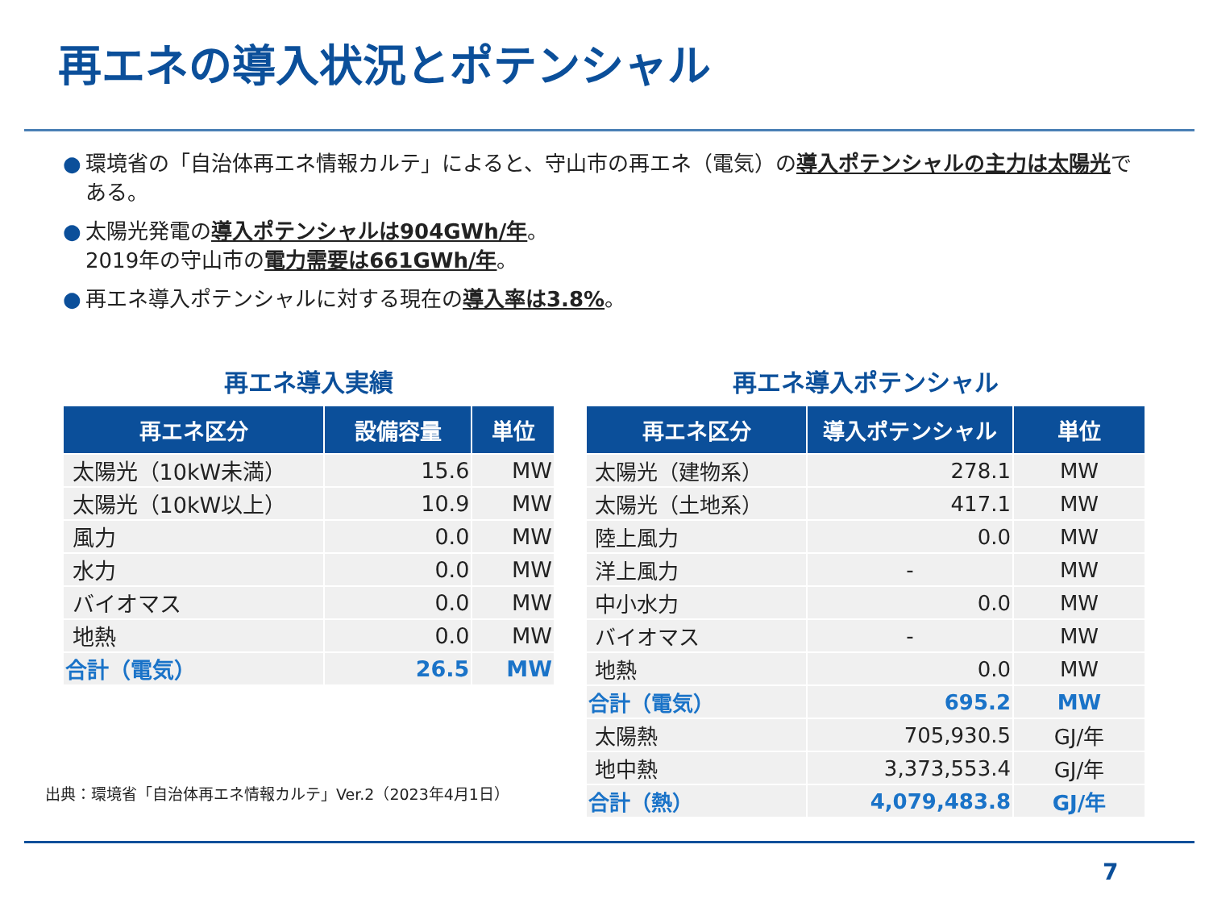再エネの導入状況とポテンシャル
● 環境省の「自治体再エネ情報カルテ」によると、守山市の再エネ（電気）の導入ポテンシャルの主力は太陽光である。
● 太陽光発電の導入ポテンシャルは904GWh/年。
2019年の守山市の電力需要は661GWh/年。
● 再エネ導入ポテンシャルに対する現在の導入率は3.8%。
再エネ導入実績
| 再エネ区分 | 設備容量 | 単位 |
| --- | --- | --- |
| 太陽光（10kW未満） | 15.6 | MW |
| 太陽光（10kW以上） | 10.9 | MW |
| 風力 | 0.0 | MW |
| 水力 | 0.0 | MW |
| バイオマス | 0.0 | MW |
| 地熱 | 0.0 | MW |
| 合計（電気） | 26.5 | MW |
再エネ導入ポテンシャル
| 再エネ区分 | 導入ポテンシャル | 単位 |
| --- | --- | --- |
| 太陽光（建物系） | 278.1 | MW |
| 太陽光（土地系） | 417.1 | MW |
| 陸上風力 | 0.0 | MW |
| 洋上風力 | - | MW |
| 中小水力 | 0.0 | MW |
| バイオマス | - | MW |
| 地熱 | 0.0 | MW |
| 合計（電気） | 695.2 | MW |
| 太陽熱 | 705,930.5 | GJ/年 |
| 地中熱 | 3,373,553.4 | GJ/年 |
| 合計（熱） | 4,079,483.8 | GJ/年 |
出典：環境省「自治体再エネ情報カルテ」Ver.2（2023年4月1日）
7